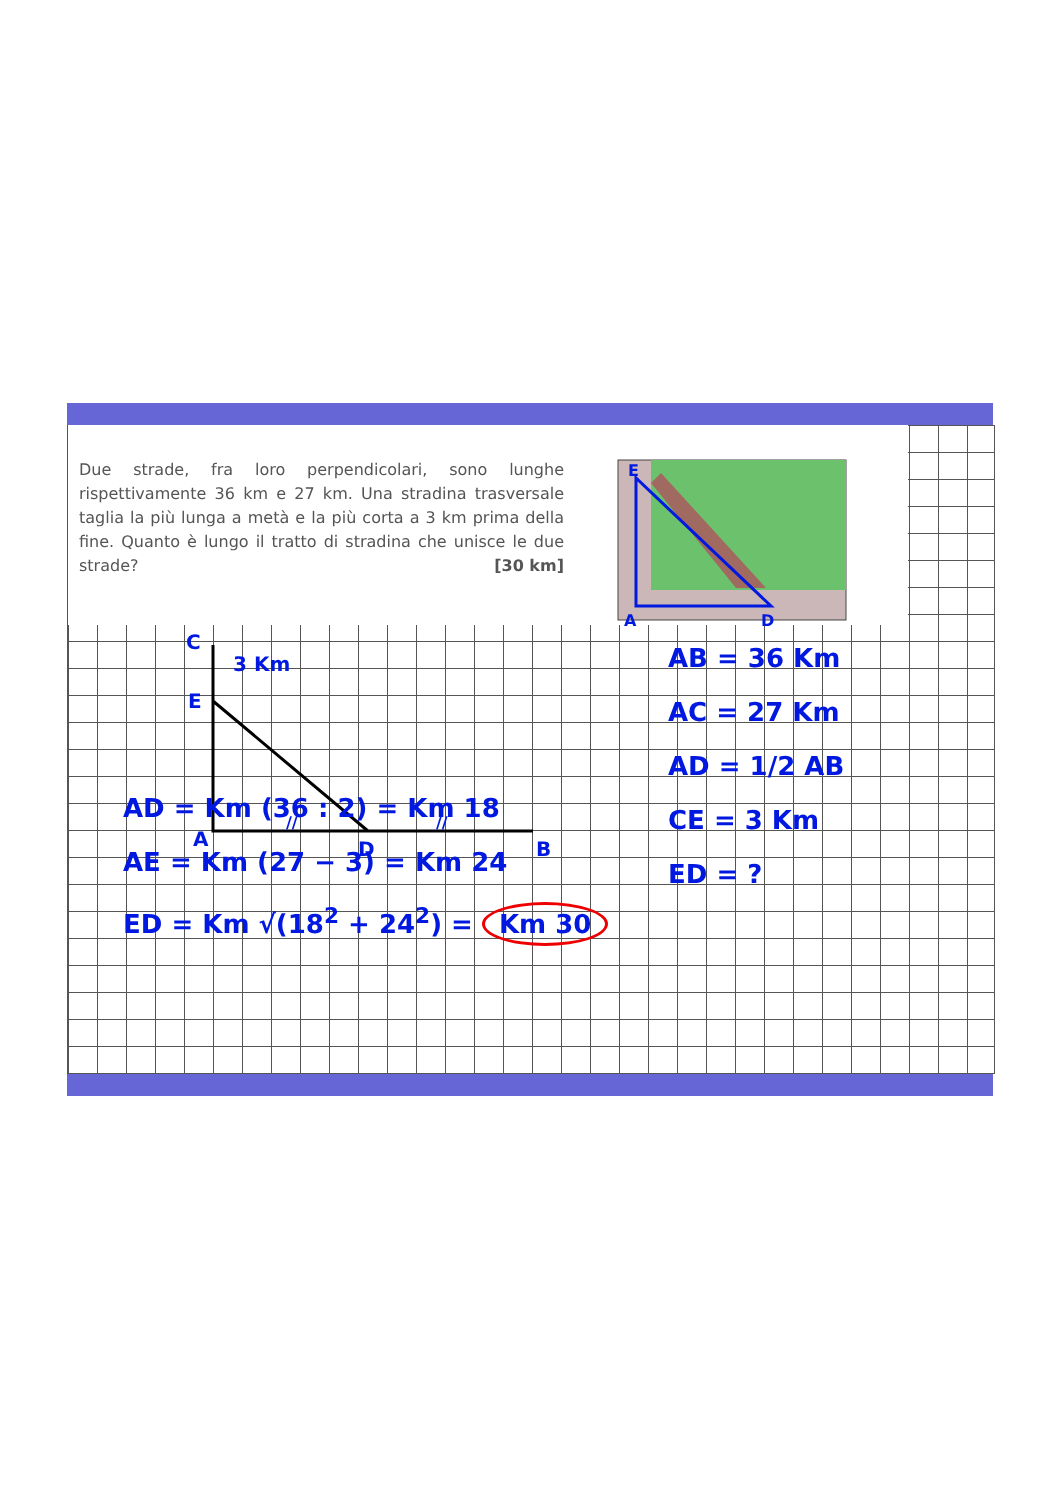Due strade, fra loro perpendicolari, sono lunghe rispettivamente 36 km e 27 km. Una stradina trasversale taglia la più lunga a metà e la più corta a 3 km prima della fine. Quanto è lungo il tratto di stradina che unisce le due strade?
[30 km]
E
A
D
C
3 Km
E
A
//
D
//
B
AB = 36 Km
AC = 27 Km
AD = 1/2 AB
CE = 3 Km
ED = ?
AD = Km (36 : 2) = Km 18
AE = Km (27 − 3) = Km 24
ED = Km √(18<sup>2</sup> + 24<sup>2</sup>) = Km 30